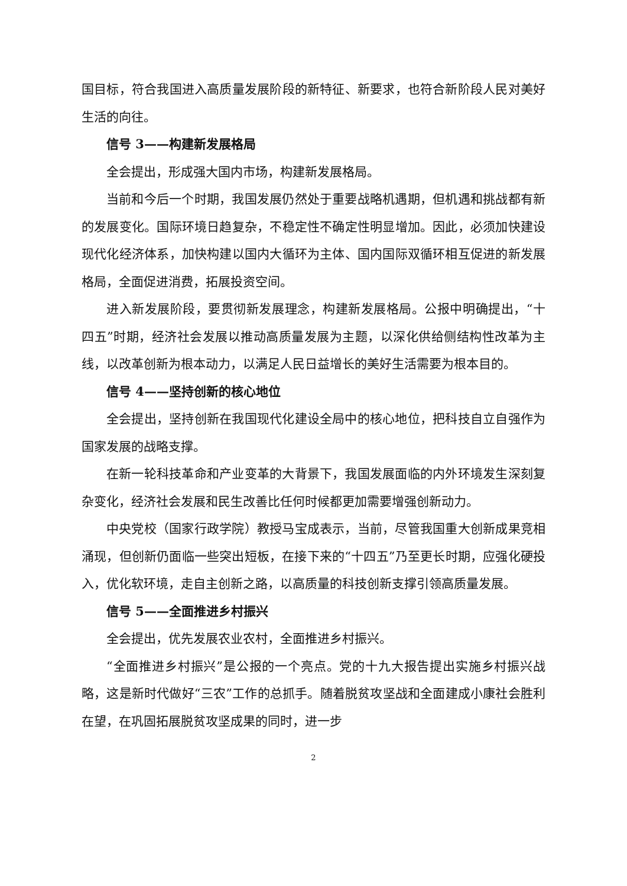国目标，符合我国进入高质量发展阶段的新特征、新要求，也符合新阶段人民对美好生活的向往。
信号 3——构建新发展格局
全会提出，形成强大国内市场，构建新发展格局。
当前和今后一个时期，我国发展仍然处于重要战略机遇期，但机遇和挑战都有新的发展变化。国际环境日趋复杂，不稳定性不确定性明显增加。因此，必须加快建设现代化经济体系，加快构建以国内大循环为主体、国内国际双循环相互促进的新发展格局，全面促进消费，拓展投资空间。
进入新发展阶段，要贯彻新发展理念，构建新发展格局。公报中明确提出，“十四五”时期，经济社会发展以推动高质量发展为主题，以深化供给侧结构性改革为主线，以改革创新为根本动力，以满足人民日益增长的美好生活需要为根本目的。
信号 4——坚持创新的核心地位
全会提出，坚持创新在我国现代化建设全局中的核心地位，把科技自立自强作为国家发展的战略支撑。
在新一轮科技革命和产业变革的大背景下，我国发展面临的内外环境发生深刻复杂变化，经济社会发展和民生改善比任何时候都更加需要增强创新动力。
中央党校（国家行政学院）教授马宝成表示，当前，尽管我国重大创新成果竞相涌现，但创新仍面临一些突出短板，在接下来的“十四五”乃至更长时期，应强化硬投入，优化软环境，走自主创新之路，以高质量的科技创新支撑引领高质量发展。
信号 5——全面推进乡村振兴
全会提出，优先发展农业农村，全面推进乡村振兴。
“全面推进乡村振兴”是公报的一个亮点。党的十九大报告提出实施乡村振兴战略，这是新时代做好“三农”工作的总抓手。随着脱贫攻坚战和全面建成小康社会胜利在望，在巩固拓展脱贫攻坚成果的同时，进一步
2